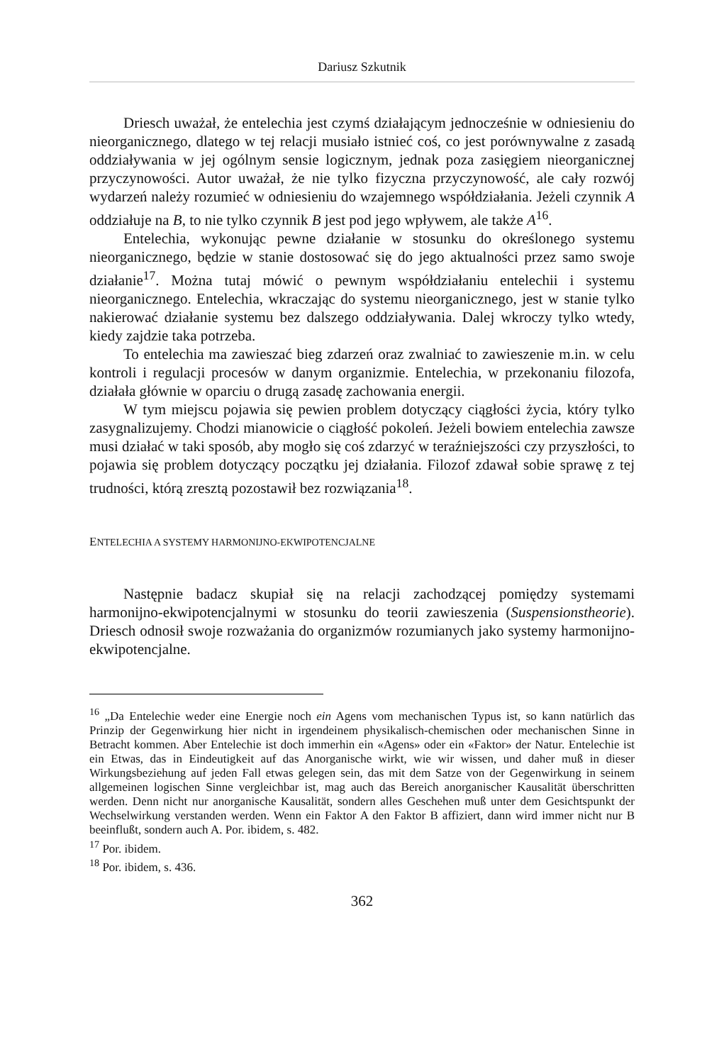Dariusz Szkutnik
Driesch uważał, że entelechia jest czymś działającym jednocześnie w odniesieniu do nieorganicznego, dlatego w tej relacji musiało istnieć coś, co jest porównywalne z zasadą oddziaływania w jej ogólnym sensie logicznym, jednak poza zasięgiem nieorganicznej przyczynowości. Autor uważał, że nie tylko fizyczna przyczynowość, ale cały rozwój wydarzeń należy rozumieć w odniesieniu do wzajemnego współdziałania. Jeżeli czynnik A oddziałuje na B, to nie tylko czynnik B jest pod jego wpływem, ale także A<sup>16</sup>.
Entelechia, wykonując pewne działanie w stosunku do określonego systemu nieorganicznego, będzie w stanie dostosować się do jego aktualności przez samo swoje działanie<sup>17</sup>. Można tutaj mówić o pewnym współdziałaniu entelechii i systemu nieorganicznego. Entelechia, wkraczając do systemu nieorganicznego, jest w stanie tylko nakierować działanie systemu bez dalszego oddziaływania. Dalej wkroczy tylko wtedy, kiedy zajdzie taka potrzeba.
To entelechia ma zawieszać bieg zdarzeń oraz zwalniać to zawieszenie m.in. w celu kontroli i regulacji procesów w danym organizmie. Entelechia, w przekonaniu filozofa, działała głównie w oparciu o drugą zasadę zachowania energii.
W tym miejscu pojawia się pewien problem dotyczący ciągłości życia, który tylko zasygnalizujemy. Chodzi mianowicie o ciągłość pokoleń. Jeżeli bowiem entelechia zawsze musi działać w taki sposób, aby mogło się coś zdarzyć w teraźniejszości czy przyszłości, to pojawia się problem dotyczący początku jej działania. Filozof zdawał sobie sprawę z tej trudności, którą zresztą pozostawił bez rozwiązania<sup>18</sup>.
ENTELECHIA A SYSTEMY HARMONIJNO-EKWIPOTENCJALNE
Następnie badacz skupiał się na relacji zachodzącej pomiędzy systemami harmonijno-ekwipotencjalnymi w stosunku do teorii zawieszenia (Suspensionstheorie). Driesch odnosił swoje rozważania do organizmów rozumianych jako systemy harmonijno-ekwipotencjalne.
<sup>16</sup> „Da Entelechie weder eine Energie noch ein Agens vom mechanischen Typus ist, so kann natürlich das Prinzip der Gegenwirkung hier nicht in irgendeinem physikalisch-chemischen oder mechanischen Sinne in Betracht kommen. Aber Entelechie ist doch immerhin ein «Agens» oder ein «Faktor» der Natur. Entelechie ist ein Etwas, das in Eindeutigkeit auf das Anorganische wirkt, wie wir wissen, und daher muß in dieser Wirkungsbeziehung auf jeden Fall etwas gelegen sein, das mit dem Satze von der Gegenwirkung in seinem allgemeinen logischen Sinne vergleichbar ist, mag auch das Bereich anorganischer Kausalität überschritten werden. Denn nicht nur anorganische Kausalität, sondern alles Geschehen muß unter dem Gesichtspunkt der Wechselwirkung verstanden werden. Wenn ein Faktor A den Faktor B affiziert, dann wird immer nicht nur B beeinflußt, sondern auch A. Por. ibidem, s. 482.
<sup>17</sup> Por. ibidem.
<sup>18</sup> Por. ibidem, s. 436.
362